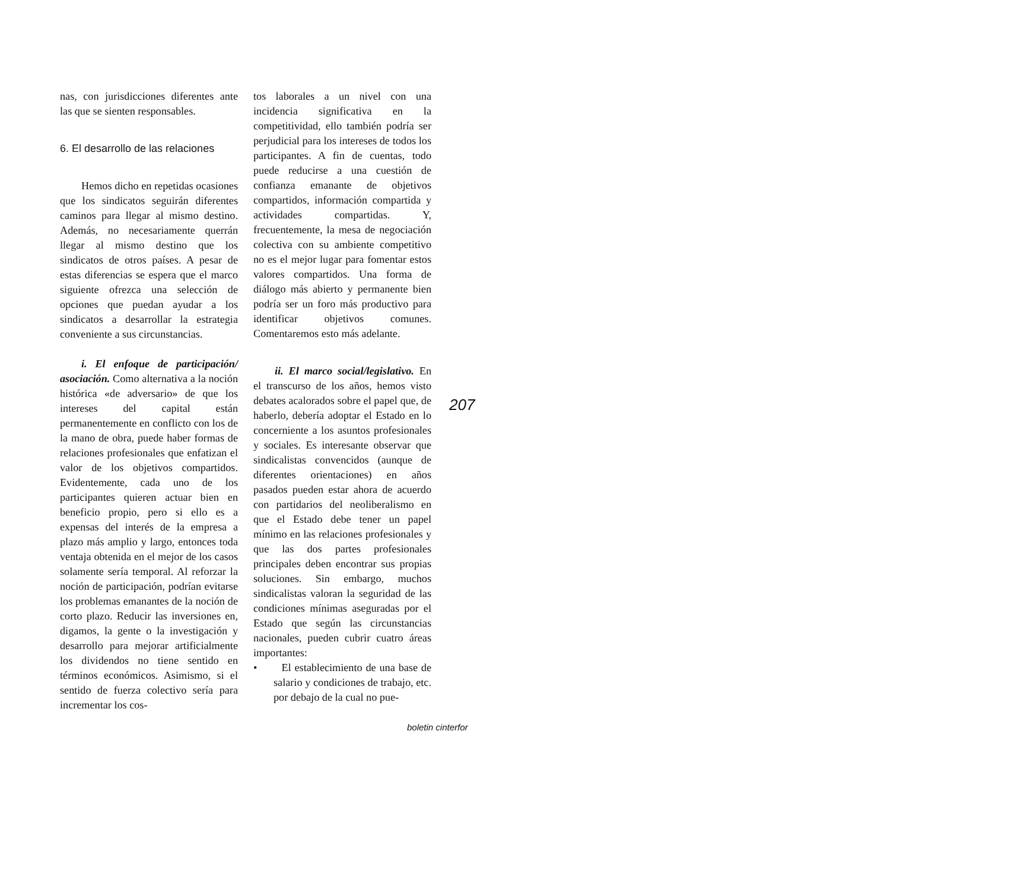nas, con jurisdicciones diferentes ante las que se sienten responsables.
6. El desarrollo de las relaciones
Hemos dicho en repetidas ocasiones que los sindicatos seguirán diferentes caminos para llegar al mismo destino. Además, no necesariamente querrán llegar al mismo destino que los sindicatos de otros países. A pesar de estas diferencias se espera que el marco siguiente ofrezca una selección de opciones que puedan ayudar a los sindicatos a desarrollar la estrategia conveniente a sus circunstancias.
i. El enfoque de participación/ asociación. Como alternativa a la noción histórica «de adversario» de que los intereses del capital están permanentemente en conflicto con los de la mano de obra, puede haber formas de relaciones profesionales que enfatizan el valor de los objetivos compartidos. Evidentemente, cada uno de los participantes quieren actuar bien en beneficio propio, pero si ello es a expensas del interés de la empresa a plazo más amplio y largo, entonces toda ventaja obtenida en el mejor de los casos solamente sería temporal. Al reforzar la noción de participación, podrían evitarse los problemas emanantes de la noción de corto plazo. Reducir las inversiones en, digamos, la gente o la investigación y desarrollo para mejorar artificialmente los dividendos no tiene sentido en términos económicos. Asimismo, si el sentido de fuerza colectivo sería para incrementar los cos-
tos laborales a un nivel con una incidencia significativa en la competitividad, ello también podría ser perjudicial para los intereses de todos los participantes. A fin de cuentas, todo puede reducirse a una cuestión de confianza emanante de objetivos compartidos, información compartida y actividades compartidas. Y, frecuentemente, la mesa de negociación colectiva con su ambiente competitivo no es el mejor lugar para fomentar estos valores compartidos. Una forma de diálogo más abierto y permanente bien podría ser un foro más productivo para identificar objetivos comunes. Comentaremos esto más adelante.
ii. El marco social/legislativo. En el transcurso de los años, hemos visto debates acalorados sobre el papel que, de haberlo, debería adoptar el Estado en lo concerniente a los asuntos profesionales y sociales. Es interesante observar que sindicalistas convencidos (aunque de diferentes orientaciones) en años pasados pueden estar ahora de acuerdo con partidarios del neoliberalismo en que el Estado debe tener un papel mínimo en las relaciones profesionales y que las dos partes profesionales principales deben encontrar sus propias soluciones. Sin embargo, muchos sindicalistas valoran la seguridad de las condiciones mínimas aseguradas por el Estado que según las circunstancias nacionales, pueden cubrir cuatro áreas importantes:
• El establecimiento de una base de salario y condiciones de trabajo, etc. por debajo de la cual no pue-
207
boletin cinterfor